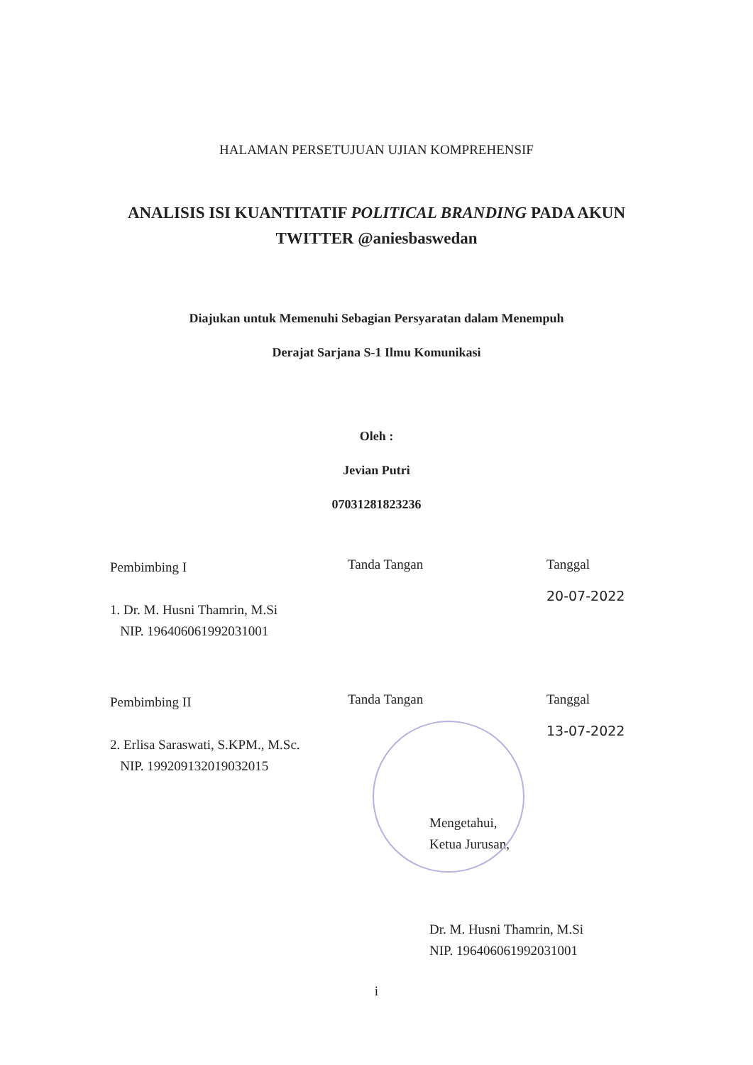HALAMAN PERSETUJUAN UJIAN KOMPREHENSIF
ANALISIS ISI KUANTITATIF POLITICAL BRANDING PADA AKUN
TWITTER @aniesbaswedan
Diajukan untuk Memenuhi Sebagian Persyaratan dalam Menempuh
Derajat Sarjana S-1 Ilmu Komunikasi
Oleh :
Jevian Putri
07031281823236
Pembimbing I
1. Dr. M. Husni Thamrin, M.Si
NIP. 196406061992031001
Tanda Tangan Tanggal
20-07-2022
Pembimbing II
2. Erlisa Saraswati, S.KPM., M.Sc.
NIP. 199209132019032015
Tanda Tangan Tanggal
13-07-2022
Mengetahui,
Ketua Jurusan,
Dr. M. Husni Thamrin, M.Si
NIP. 196406061992031001
i